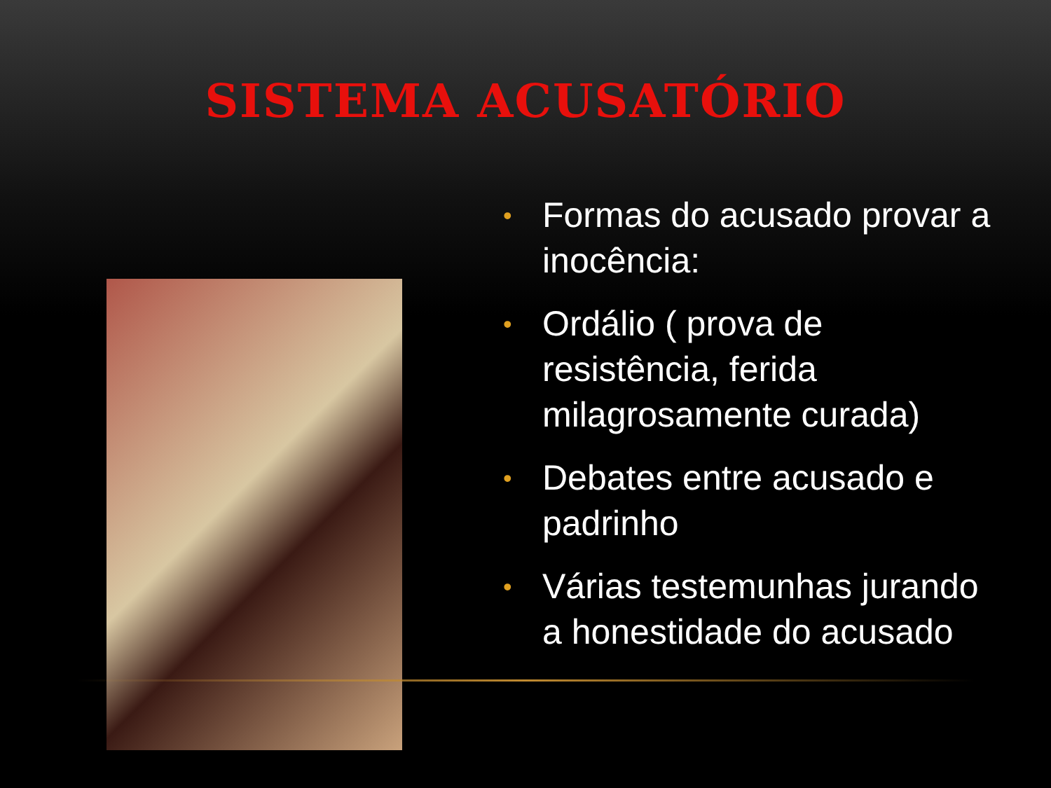SISTEMA ACUSATÓRIO
• Formas do acusado provar a inocência:
• Ordálio ( prova de resistência, ferida milagrosamente curada)
• Debates entre acusado e padrinho
• Várias testemunhas jurando a honestidade do acusado